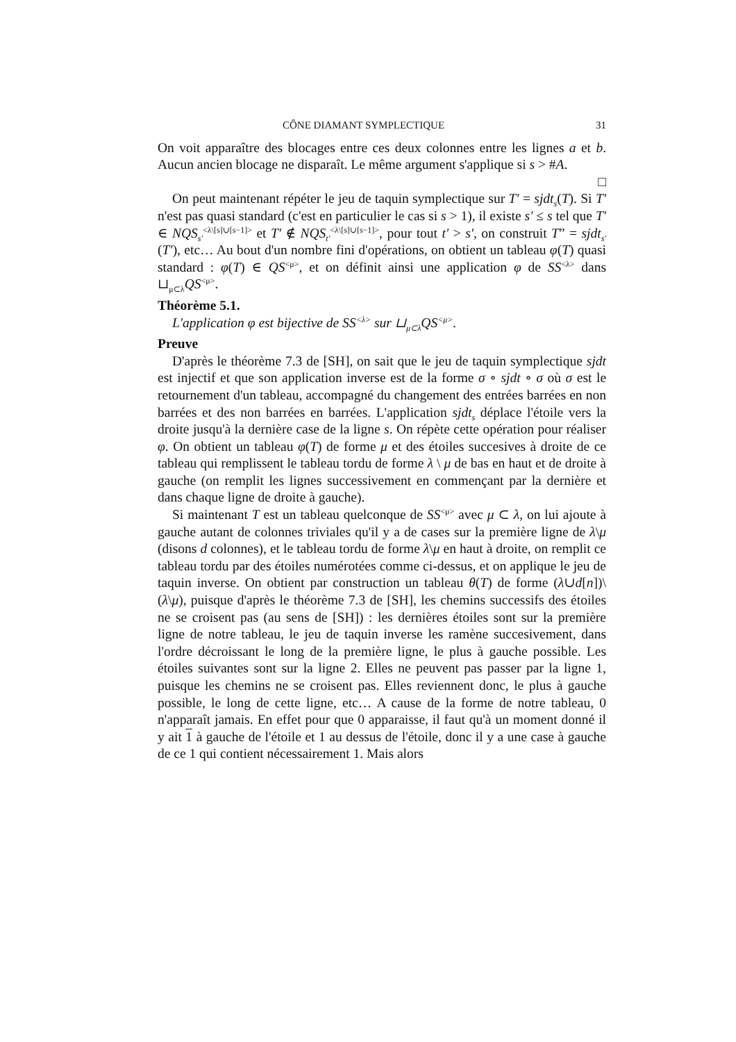CÔNE DIAMANT SYMPLECTIQUE 31
On voit apparaître des blocages entre ces deux colonnes entre les lignes a et b. Aucun ancien blocage ne disparaît. Le même argument s'applique si s > #A.
□
On peut maintenant répéter le jeu de taquin symplectique sur T′ = sjdt<sub>s</sub>(T). Si T′ n'est pas quasi standard (c'est en particulier le cas si s > 1), il existe s′ ≤ s tel que T′ ∈ NQS<sub>s′</sub><sup><λ\[s]∪[s−1]></sup> et T′ ∉ NQS<sub>t′</sub><sup><λ\[s]∪[s−1]></sup>, pour tout t′ > s′, on construit T” = sjdt<sub>s′</sub>(T′), etc… Au bout d'un nombre fini d'opérations, on obtient un tableau φ(T) quasi standard : φ(T) ∈ QS<sup><μ></sup>, et on définit ainsi une application φ de SS<sup><λ></sup> dans ⊔<sub>μ⊂λ</sub>QS<sup><μ></sup>.
Théorème 5.1.
L'application φ est bijective de SS<sup><λ></sup> sur ⊔<sub>μ⊂λ</sub>QS<sup><μ></sup>.
Preuve
D'après le théorème 7.3 de [SH], on sait que le jeu de taquin symplectique sjdt est injectif et que son application inverse est de la forme σ ∘ sjdt ∘ σ où σ est le retournement d'un tableau, accompagné du changement des entrées barrées en non barrées et des non barrées en barrées. L'application sjdt<sub>s</sub> déplace l'étoile vers la droite jusqu'à la dernière case de la ligne s. On répète cette opération pour réaliser φ. On obtient un tableau φ(T) de forme μ et des étoiles succesives à droite de ce tableau qui remplissent le tableau tordu de forme λ \ μ de bas en haut et de droite à gauche (on remplit les lignes successivement en commençant par la dernière et dans chaque ligne de droite à gauche).
Si maintenant T est un tableau quelconque de SS<sup><μ></sup> avec μ ⊂ λ, on lui ajoute à gauche autant de colonnes triviales qu'il y a de cases sur la première ligne de λ\μ (disons d colonnes), et le tableau tordu de forme λ\μ en haut à droite, on remplit ce tableau tordu par des étoiles numérotées comme ci-dessus, et on applique le jeu de taquin inverse. On obtient par construction un tableau θ(T) de forme (λ∪d[n])\(λ\μ), puisque d'après le théorème 7.3 de [SH], les chemins successifs des étoiles ne se croisent pas (au sens de [SH]) : les dernières étoiles sont sur la première ligne de notre tableau, le jeu de taquin inverse les ramène succesivement, dans l'ordre décroissant le long de la première ligne, le plus à gauche possible. Les étoiles suivantes sont sur la ligne 2. Elles ne peuvent pas passer par la ligne 1, puisque les chemins ne se croisent pas. Elles reviennent donc, le plus à gauche possible, le long de cette ligne, etc… A cause de la forme de notre tableau, 0 n'apparaît jamais. En effet pour que 0 apparaisse, il faut qu'à un moment donné il y ait 1 à gauche de l'étoile et 1 au dessus de l'étoile, donc il y a une case à gauche de ce 1 qui contient nécessairement 1. Mais alors